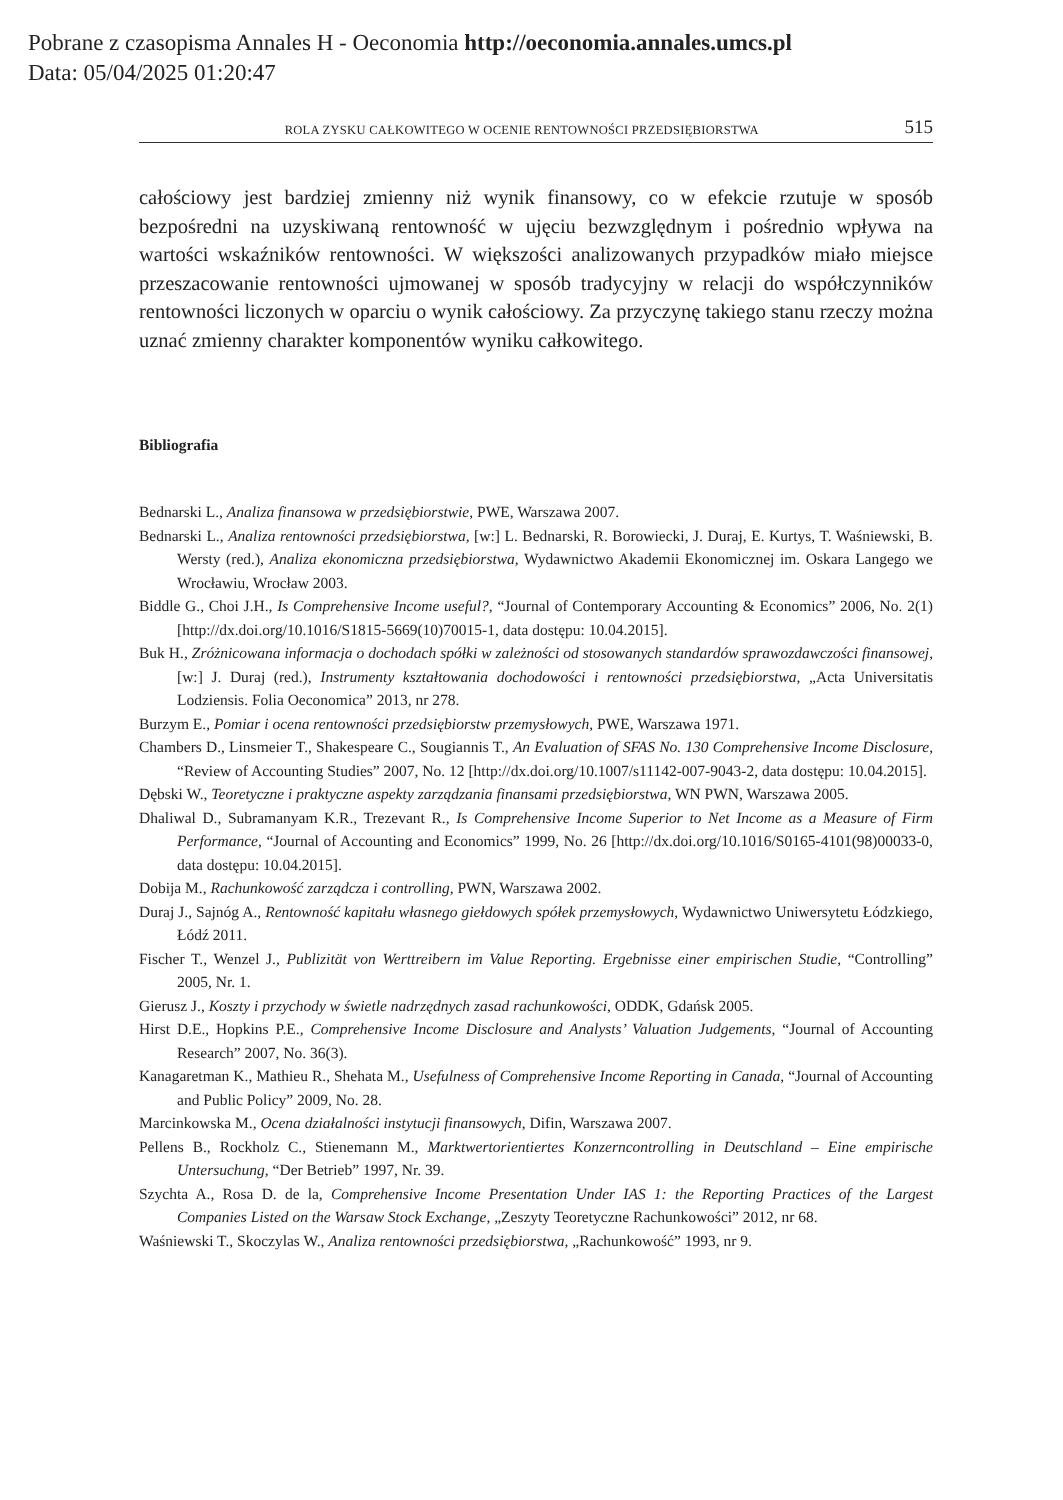Pobrane z czasopisma Annales H - Oeconomia http://oeconomia.annales.umcs.pl
Data: 05/04/2025 01:20:47
ROLA ZYSKU CAŁKOWITEGO W OCENIE RENTOWNOŚCI PRZEDSIĘBIORSTWA 515
całościowy jest bardziej zmienny niż wynik finansowy, co w efekcie rzutuje w sposób bezpośredni na uzyskiwaną rentowność w ujęciu bezwzględnym i pośrednio wpływa na wartości wskaźników rentowności. W większości analizowanych przypadków miało miejsce przeszacowanie rentowności ujmowanej w sposób tradycyjny w relacji do współczynników rentowności liczonych w oparciu o wynik całościowy. Za przyczynę takiego stanu rzeczy można uznać zmienny charakter komponentów wyniku całkowitego.
Bibliografia
Bednarski L., Analiza finansowa w przedsiębiorstwie, PWE, Warszawa 2007.
Bednarski L., Analiza rentowności przedsiębiorstwa, [w:] L. Bednarski, R. Borowiecki, J. Duraj, E. Kurtys, T. Waśniewski, B. Wersty (red.), Analiza ekonomiczna przedsiębiorstwa, Wydawnictwo Akademii Ekonomicznej im. Oskara Langego we Wrocławiu, Wrocław 2003.
Biddle G., Choi J.H., Is Comprehensive Income useful?, “Journal of Contemporary Accounting & Economics” 2006, No. 2(1) [http://dx.doi.org/10.1016/S1815-5669(10)70015-1, data dostępu: 10.04.2015].
Buk H., Zróżnicowana informacja o dochodach spółki w zależności od stosowanych standardów sprawozdawczości finansowej, [w:] J. Duraj (red.), Instrumenty kształtowania dochodowości i rentowności przedsiębiorstwa, „Acta Universitatis Lodziensis. Folia Oeconomica” 2013, nr 278.
Burzym E., Pomiar i ocena rentowności przedsiębiorstw przemysłowych, PWE, Warszawa 1971.
Chambers D., Linsmeier T., Shakespeare C., Sougiannis T., An Evaluation of SFAS No. 130 Comprehensive Income Disclosure, “Review of Accounting Studies” 2007, No. 12 [http://dx.doi.org/10.1007/s11142-007-9043-2, data dostępu: 10.04.2015].
Dębski W., Teoretyczne i praktyczne aspekty zarządzania finansami przedsiębiorstwa, WN PWN, Warszawa 2005.
Dhaliwal D., Subramanyam K.R., Trezevant R., Is Comprehensive Income Superior to Net Income as a Measure of Firm Performance, “Journal of Accounting and Economics” 1999, No. 26 [http://dx.doi.org/10.1016/S0165-4101(98)00033-0, data dostępu: 10.04.2015].
Dobija M., Rachunkowość zarządcza i controlling, PWN, Warszawa 2002.
Duraj J., Sajnóg A., Rentowność kapitału własnego giełdowych spółek przemysłowych, Wydawnictwo Uniwersytetu Łódzkiego, Łódź 2011.
Fischer T., Wenzel J., Publizität von Werttreibern im Value Reporting. Ergebnisse einer empirischen Studie, “Controlling” 2005, Nr. 1.
Gierusz J., Koszty i przychody w świetle nadrzędnych zasad rachunkowości, ODDK, Gdańsk 2005.
Hirst D.E., Hopkins P.E., Comprehensive Income Disclosure and Analysts’ Valuation Judgements, “Journal of Accounting Research” 2007, No. 36(3).
Kanagaretman K., Mathieu R., Shehata M., Usefulness of Comprehensive Income Reporting in Canada, “Journal of Accounting and Public Policy” 2009, No. 28.
Marcinkowska M., Ocena działalności instytucji finansowych, Difin, Warszawa 2007.
Pellens B., Rockholz C., Stienemann M., Marktwertorientiertes Konzerncontrolling in Deutschland – Eine empirische Untersuchung, “Der Betrieb” 1997, Nr. 39.
Szychta A., Rosa D. de la, Comprehensive Income Presentation Under IAS 1: the Reporting Practices of the Largest Companies Listed on the Warsaw Stock Exchange, „Zeszyty Teoretyczne Rachunkowości” 2012, nr 68.
Waśniewski T., Skoczylas W., Analiza rentowności przedsiębiorstwa, „Rachunkowość” 1993, nr 9.